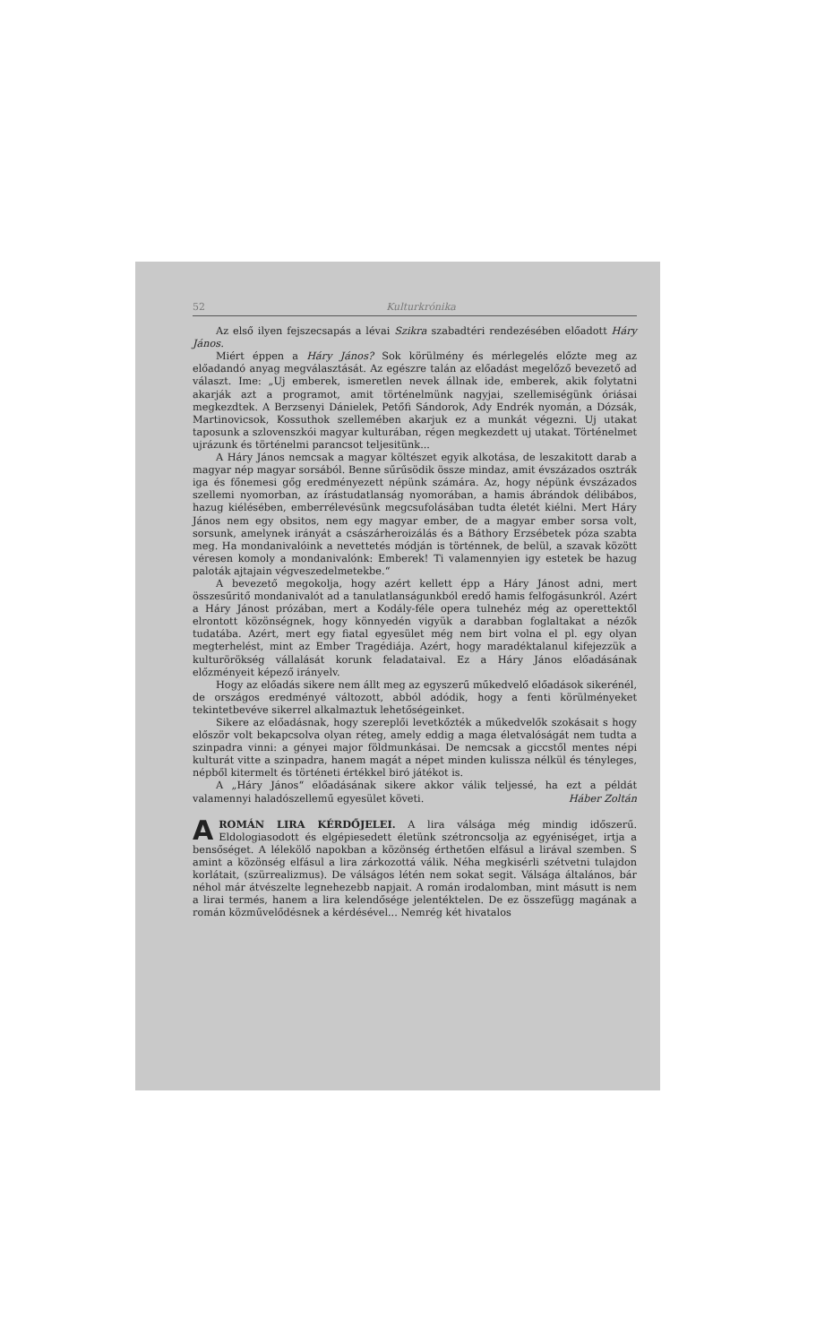52 Kulturkrónika
Az első ilyen fejszecsapás a lévai Szikra szabadtéri rendezésében előadott Háry János.
Miért éppen a Háry János? Sok körülmény és mérlegelés előzte meg az előadandó anyag megválasztását. Az egészre talán az előadást megelőző bevezető ad választ. Ime: „Uj emberek, ismeretlen nevek állnak ide, emberek, akik folytatni akarják azt a programot, amit történelmünk nagyjai, szellemiségünk óriásai megkezdtek. A Berzsenyi Dánielek, Petőfi Sándorok, Ady Endrék nyomán, a Dózsák, Martinovicsok, Kossuthok szellemében akarjuk ez a munkát végezni. Uj utakat taposunk a szlovenszkói magyar kulturában, régen megkezdett uj utakat. Történelmet ujrázunk és történelmi parancsot teljesitünk...
A Háry János nemcsak a magyar költészet egyik alkotása, de leszakitott darab a magyar nép magyar sorsából. Benne sűrűsödik össze mindaz, amit évszázados osztrák iga és főnemesi gőg eredményezett népünk számára. Az, hogy népünk évszázados szellemi nyomorban, az írástudatlanság nyomorában, a hamis ábrándok délibábos, hazug kiélésében, emberrélevésünk megcsufolásában tudta életét kiélni. Mert Háry János nem egy obsitos, nem egy magyar ember, de a magyar ember sorsa volt, sorsunk, amelynek irányát a császárheroizálás és a Báthory Erzsébetek póza szabta meg. Ha mondanivalóink a nevettetés módján is történnek, de belül, a szavak között véresen komoly a mondanivalónk: Emberek! Ti valamennyien igy estetek be hazug paloták ajtajain végveszedelmetekbe.“
A bevezető megokolja, hogy azért kellett épp a Háry Jánost adni, mert összesűritő mondanivalót ad a tanulatlanságunkból eredő hamis felfogásunkról. Azért a Háry Jánost prózában, mert a Kodály-féle opera tulnehéz még az operettektől elrontott közönségnek, hogy könnyedén vigyük a darabban foglaltakat a nézők tudatába. Azért, mert egy fiatal egyesület még nem birt volna el pl. egy olyan megterhelést, mint az Ember Tragédiája. Azért, hogy maradéktalanul kifejezzük a kulturörökség vállalását korunk feladataival. Ez a Háry János előadásának előzményeit képező irányelv.
Hogy az előadás sikere nem állt meg az egyszerű műkedvelő előadások sikerénél, de országos eredményé változott, abból adódik, hogy a fenti körülményeket tekintetbevéve sikerrel alkalmaztuk lehetőségeinket.
Sikere az előadásnak, hogy szereplői levetkőzték a műkedvelők szokásait s hogy először volt bekapcsolva olyan réteg, amely eddig a maga életvalóságát nem tudta a szinpadra vinni: a gényei major földmunkásai. De nemcsak a giccstől mentes népi kulturát vitte a szinpadra, hanem magát a népet minden kulissza nélkül és tényleges, népből kitermelt és történeti értékkel biró játékot is.
A „Háry János“ előadásának sikere akkor válik teljessé, ha ezt a példát valamennyi haladószellemű egyesület követi. Háber Zoltán
AROMÁN LIRA KÉRDŐJELEI. A lira válsága még mindig időszerű. Eldologiasodott és elgépiesedett életünk szétroncsolja az egyéniséget, irtja a bensőséget. A lélekölő napokban a közönség érthetően elfásul a lirával szemben. S amint a közönség elfásul a lira zárkozottá válik. Néha megkisérli szétvetni tulajdon korlátait, (szürrealizmus). De válságos létén nem sokat segit. Válsága általános, bár néhol már átvészelte legnehezebb napjait. A román irodalomban, mint másutt is nem a lirai termés, hanem a lira kelendősége jelentéktelen. De ez összefügg magának a román közművelődésnek a kérdésével... Nemrég két hivatalos